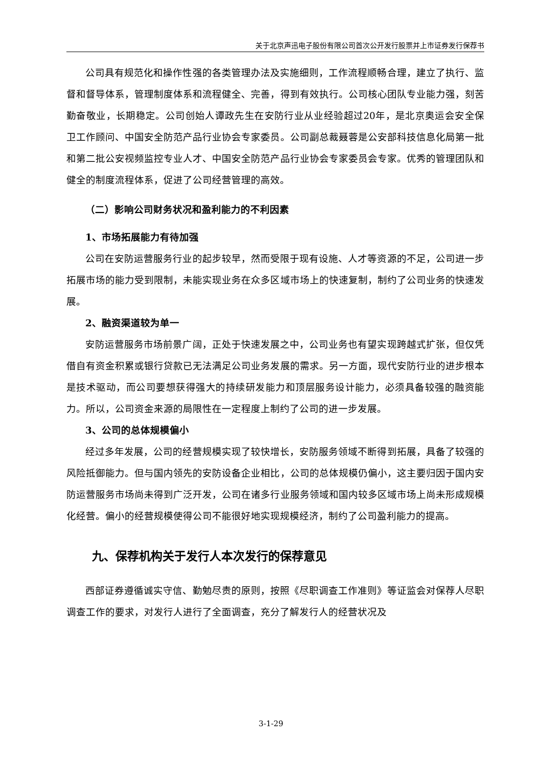关于北京声迅电子股份有限公司首次公开发行股票并上市证券发行保荐书
公司具有规范化和操作性强的各类管理办法及实施细则，工作流程顺畅合理，建立了执行、监督和督导体系，管理制度体系和流程健全、完善，得到有效执行。公司核心团队专业能力强，刻苦勤奋敬业，长期稳定。公司创始人谭政先生在安防行业从业经验超过20年，是北京奥运会安全保卫工作顾问、中国安全防范产品行业协会专家委员。公司副总裁聂蓉是公安部科技信息化局第一批和第二批公安视频监控专业人才、中国安全防范产品行业协会专家委员会专家。优秀的管理团队和健全的制度流程体系，促进了公司经营管理的高效。
（二）影响公司财务状况和盈利能力的不利因素
1、市场拓展能力有待加强
公司在安防运营服务行业的起步较早，然而受限于现有设施、人才等资源的不足，公司进一步拓展市场的能力受到限制，未能实现业务在众多区域市场上的快速复制，制约了公司业务的快速发展。
2、融资渠道较为单一
安防运营服务市场前景广阔，正处于快速发展之中，公司业务也有望实现跨越式扩张，但仅凭借自有资金积累或银行贷款已无法满足公司业务发展的需求。另一方面，现代安防行业的进步根本是技术驱动，而公司要想获得强大的持续研发能力和顶层服务设计能力，必须具备较强的融资能力。所以，公司资金来源的局限性在一定程度上制约了公司的进一步发展。
3、公司的总体规模偏小
经过多年发展，公司的经营规模实现了较快增长，安防服务领域不断得到拓展，具备了较强的风险抵御能力。但与国内领先的安防设备企业相比，公司的总体规模仍偏小，这主要归因于国内安防运营服务市场尚未得到广泛开发，公司在诸多行业服务领域和国内较多区域市场上尚未形成规模化经营。偏小的经营规模使得公司不能很好地实现规模经济，制约了公司盈利能力的提高。
九、保荐机构关于发行人本次发行的保荐意见
西部证券遵循诚实守信、勤勉尽责的原则，按照《尽职调查工作准则》等证监会对保荐人尽职调查工作的要求，对发行人进行了全面调查，充分了解发行人的经营状况及
3-1-29